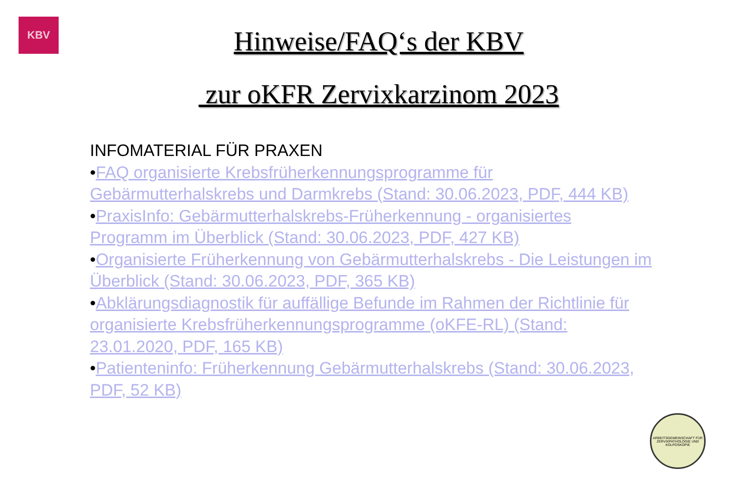KBV
Hinweise/FAQ‘s der KBV
zur oKFR Zervixkarzinom 2023
INFOMATERIAL FÜR PRAXEN
•FAQ organisierte Krebsfrüherkennungsprogramme für Gebärmutterhalskrebs und Darmkrebs (Stand: 30.06.2023, PDF, 444 KB)
•PraxisInfo: Gebärmutterhalskrebs-Früherkennung - organisiertes Programm im Überblick (Stand: 30.06.2023, PDF, 427 KB)
•Organisierte Früherkennung von Gebärmutterhalskrebs - Die Leistungen im Überblick (Stand: 30.06.2023, PDF, 365 KB)
•Abklärungsdiagnostik für auffällige Befunde im Rahmen der Richtlinie für organisierte Krebsfrüherkennungsprogramme (oKFE-RL) (Stand: 23.01.2020, PDF, 165 KB)
•Patienteninfo: Früherkennung Gebärmutterhalskrebs (Stand: 30.06.2023, PDF, 52 KB)
ARBEITSGEMEINSCHAFT FÜR ZERVIXPATHOLOGIE UND KOLPOSKOPIE